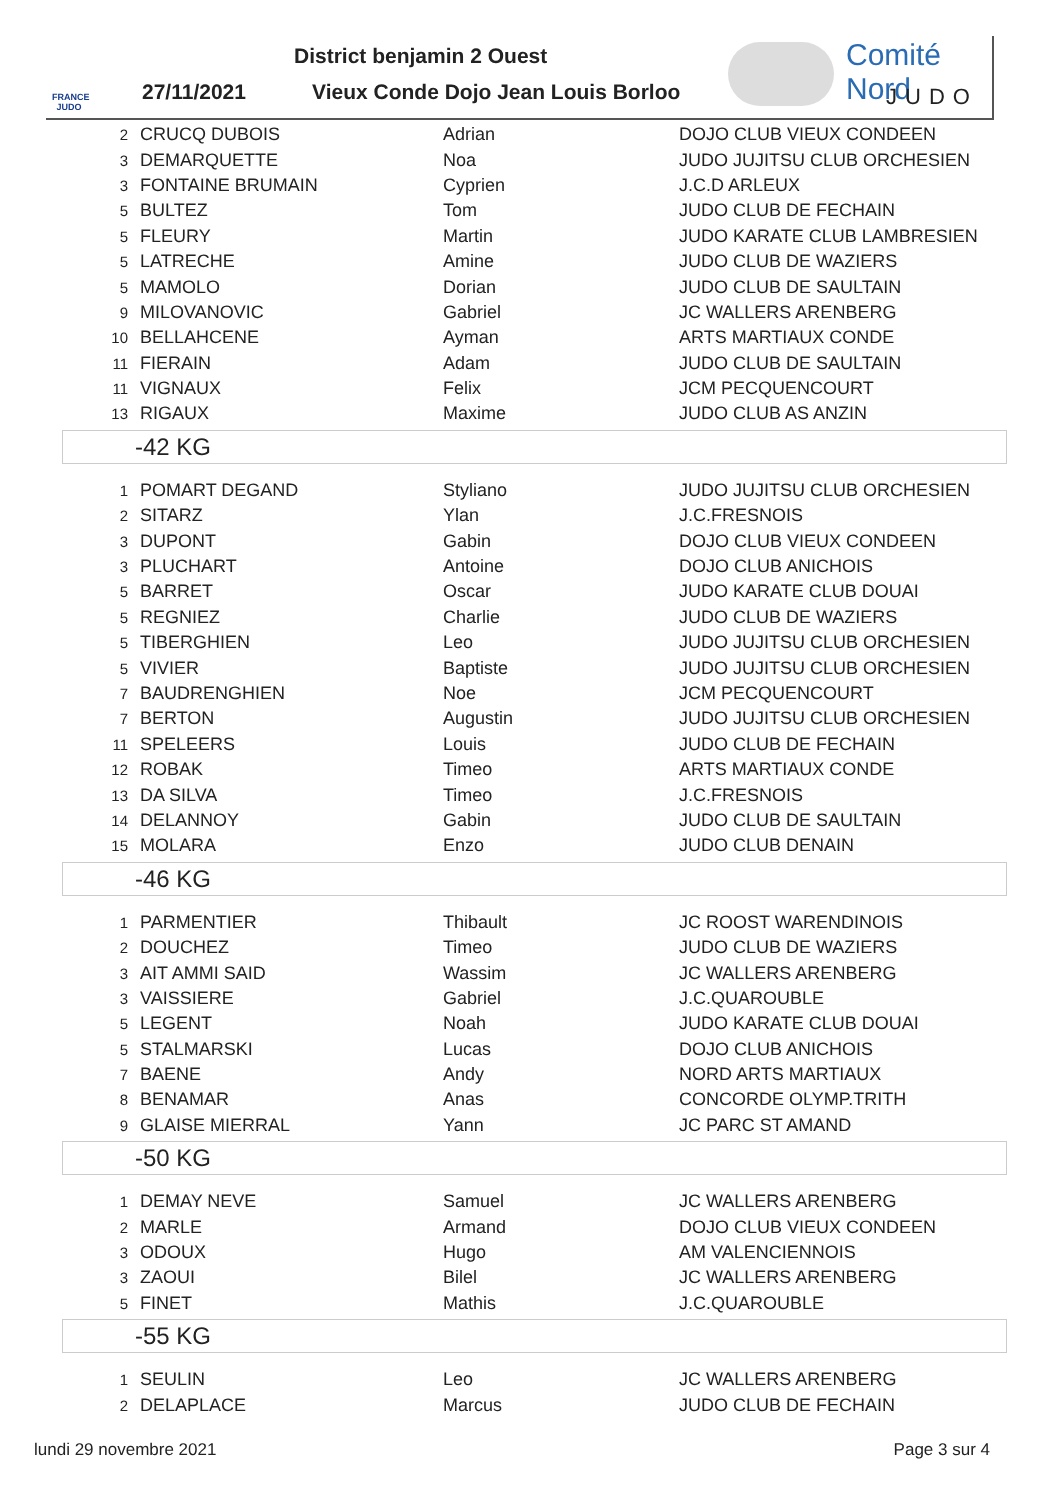FRANCE JUDO
District benjamin 2 Ouest
27/11/2021
Vieux Conde Dojo Jean Louis Borloo
Comité Nord
JUDO
| 2 | CRUCQ DUBOIS | Adrian | DOJO CLUB VIEUX CONDEEN |
| 3 | DEMARQUETTE | Noa | JUDO JUJITSU CLUB ORCHESIEN |
| 3 | FONTAINE BRUMAIN | Cyprien | J.C.D ARLEUX |
| 5 | BULTEZ | Tom | JUDO CLUB DE FECHAIN |
| 5 | FLEURY | Martin | JUDO KARATE CLUB LAMBRESIEN |
| 5 | LATRECHE | Amine | JUDO CLUB DE WAZIERS |
| 5 | MAMOLO | Dorian | JUDO CLUB DE SAULTAIN |
| 9 | MILOVANOVIC | Gabriel | JC WALLERS ARENBERG |
| 10 | BELLAHCENE | Ayman | ARTS MARTIAUX CONDE |
| 11 | FIERAIN | Adam | JUDO CLUB DE SAULTAIN |
| 11 | VIGNAUX | Felix | JCM PECQUENCOURT |
| 13 | RIGAUX | Maxime | JUDO CLUB AS ANZIN |
-42 KG
| 1 | POMART DEGAND | Styliano | JUDO JUJITSU CLUB ORCHESIEN |
| 2 | SITARZ | Ylan | J.C.FRESNOIS |
| 3 | DUPONT | Gabin | DOJO CLUB VIEUX CONDEEN |
| 3 | PLUCHART | Antoine | DOJO CLUB ANICHOIS |
| 5 | BARRET | Oscar | JUDO KARATE CLUB DOUAI |
| 5 | REGNIEZ | Charlie | JUDO CLUB DE WAZIERS |
| 5 | TIBERGHIEN | Leo | JUDO JUJITSU CLUB ORCHESIEN |
| 5 | VIVIER | Baptiste | JUDO JUJITSU CLUB ORCHESIEN |
| 7 | BAUDRENGHIEN | Noe | JCM PECQUENCOURT |
| 7 | BERTON | Augustin | JUDO JUJITSU CLUB ORCHESIEN |
| 11 | SPELEERS | Louis | JUDO CLUB DE FECHAIN |
| 12 | ROBAK | Timeo | ARTS MARTIAUX CONDE |
| 13 | DA SILVA | Timeo | J.C.FRESNOIS |
| 14 | DELANNOY | Gabin | JUDO CLUB DE SAULTAIN |
| 15 | MOLARA | Enzo | JUDO CLUB DENAIN |
-46 KG
| 1 | PARMENTIER | Thibault | JC ROOST WARENDINOIS |
| 2 | DOUCHEZ | Timeo | JUDO CLUB DE WAZIERS |
| 3 | AIT AMMI SAID | Wassim | JC WALLERS ARENBERG |
| 3 | VAISSIERE | Gabriel | J.C.QUAROUBLE |
| 5 | LEGENT | Noah | JUDO KARATE CLUB DOUAI |
| 5 | STALMARSKI | Lucas | DOJO CLUB ANICHOIS |
| 7 | BAENE | Andy | NORD ARTS MARTIAUX |
| 8 | BENAMAR | Anas | CONCORDE OLYMP.TRITH |
| 9 | GLAISE MIERRAL | Yann | JC PARC ST AMAND |
-50 KG
| 1 | DEMAY NEVE | Samuel | JC WALLERS ARENBERG |
| 2 | MARLE | Armand | DOJO CLUB VIEUX CONDEEN |
| 3 | ODOUX | Hugo | AM VALENCIENNOIS |
| 3 | ZAOUI | Bilel | JC WALLERS ARENBERG |
| 5 | FINET | Mathis | J.C.QUAROUBLE |
-55 KG
| 1 | SEULIN | Leo | JC WALLERS ARENBERG |
| 2 | DELAPLACE | Marcus | JUDO CLUB DE FECHAIN |
lundi 29 novembre 2021 Page 3 sur 4